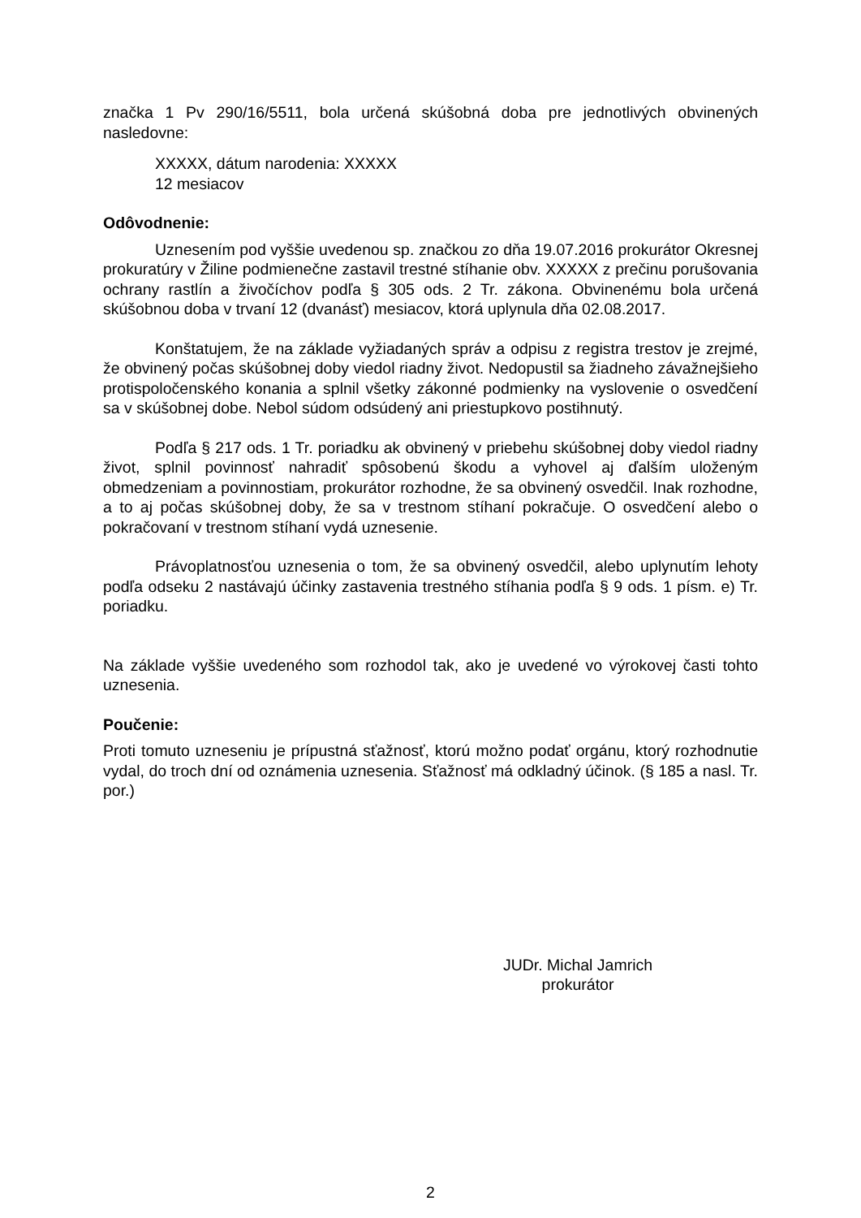značka 1 Pv 290/16/5511, bola určená skúšobná doba pre jednotlivých obvinených nasledovne:
XXXXX, dátum narodenia: XXXXX
12 mesiacov
Odôvodnenie:
Uznesením pod vyššie uvedenou sp. značkou zo dňa 19.07.2016 prokurátor Okresnej prokuratúry v Žiline podmienečne zastavil trestné stíhanie obv. XXXXX z prečinu porušovania ochrany rastlín a živočíchov podľa § 305 ods. 2 Tr. zákona. Obvinenému bola určená skúšobnou doba v trvaní 12 (dvanásť) mesiacov, ktorá uplynula dňa 02.08.2017.
Konštatujem, že na základe vyžiadaných správ a odpisu z registra trestov je zrejmé, že obvinený počas skúšobnej doby viedol riadny život. Nedopustil sa žiadneho závažnejšieho protispoločenského konania a splnil všetky zákonné podmienky na vyslovenie o osvedčení sa v skúšobnej dobe. Nebol súdom odsúdený ani priestupkovo postihnutý.
Podľa § 217 ods. 1 Tr. poriadku ak obvinený v priebehu skúšobnej doby viedol riadny život, splnil povinnosť nahradiť spôsobenú škodu a vyhovel aj ďalším uloženým obmedzeniam a povinnostiam, prokurátor rozhodne, že sa obvinený osvedčil. Inak rozhodne, a to aj počas skúšobnej doby, že sa v trestnom stíhaní pokračuje. O osvedčení alebo o pokračovaní v trestnom stíhaní vydá uznesenie.
Právoplatnosťou uznesenia o tom, že sa obvinený osvedčil, alebo uplynutím lehoty podľa odseku 2 nastávajú účinky zastavenia trestného stíhania podľa § 9 ods. 1 písm. e) Tr. poriadku.
Na základe vyššie uvedeného som rozhodol tak, ako je uvedené vo výrokovej časti tohto uznesenia.
Poučenie:
Proti tomuto uzneseniu je prípustná sťažnosť, ktorú možno podať orgánu, ktorý rozhodnutie vydal, do troch dní od oznámenia uznesenia. Sťažnosť má odkladný účinok. (§ 185 a nasl. Tr. por.)
JUDr. Michal Jamrich
prokurátor
2